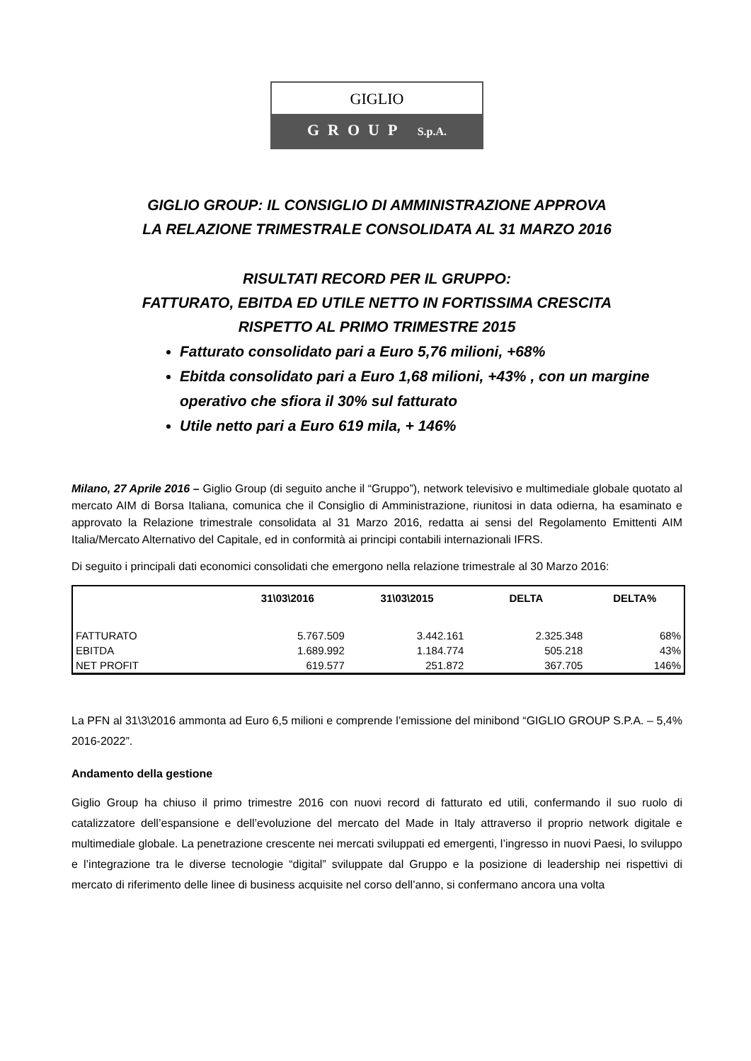GIGLIO
GROUP S.p.A.
GIGLIO GROUP: IL CONSIGLIO DI AMMINISTRAZIONE APPROVA
LA RELAZIONE TRIMESTRALE CONSOLIDATA AL 31 MARZO 2016
RISULTATI RECORD PER IL GRUPPO:
FATTURATO, EBITDA ED UTILE NETTO IN FORTISSIMA CRESCITA
RISPETTO AL PRIMO TRIMESTRE 2015
Fatturato consolidato pari a Euro 5,76 milioni, +68%
Ebitda consolidato pari a Euro 1,68 milioni, +43% , con un margine operativo che sfiora il 30% sul fatturato
Utile netto pari a Euro 619 mila, + 146%
Milano, 27 Aprile 2016 – Giglio Group (di seguito anche il “Gruppo”), network televisivo e multimediale globale quotato al mercato AIM di Borsa Italiana, comunica che il Consiglio di Amministrazione, riunitosi in data odierna, ha esaminato e approvato la Relazione trimestrale consolidata al 31 Marzo 2016, redatta ai sensi del Regolamento Emittenti AIM Italia/Mercato Alternativo del Capitale, ed in conformità ai principi contabili internazionali IFRS.
Di seguito i principali dati economici consolidati che emergono nella relazione trimestrale al 30 Marzo 2016:
| | 31\03\2016 | 31\03\2015 | DELTA | DELTA% |
| --- | --- | --- | --- | --- |
| FATTURATO | 5.767.509 | 3.442.161 | 2.325.348 | 68% |
| EBITDA | 1.689.992 | 1.184.774 | 505.218 | 43% |
| NET PROFIT | 619.577 | 251.872 | 367.705 | 146% |
La PFN al 31\3\2016 ammonta ad Euro 6,5 milioni e comprende l’emissione del minibond “GIGLIO GROUP S.P.A. – 5,4% 2016-2022”.
Andamento della gestione
Giglio Group ha chiuso il primo trimestre 2016 con nuovi record di fatturato ed utili, confermando il suo ruolo di catalizzatore dell’espansione e dell’evoluzione del mercato del Made in Italy attraverso il proprio network digitale e multimediale globale. La penetrazione crescente nei mercati sviluppati ed emergenti, l’ingresso in nuovi Paesi, lo sviluppo e l’integrazione tra le diverse tecnologie “digital” sviluppate dal Gruppo e la posizione di leadership nei rispettivi di mercato di riferimento delle linee di business acquisite nel corso dell’anno, si confermano ancora una volta